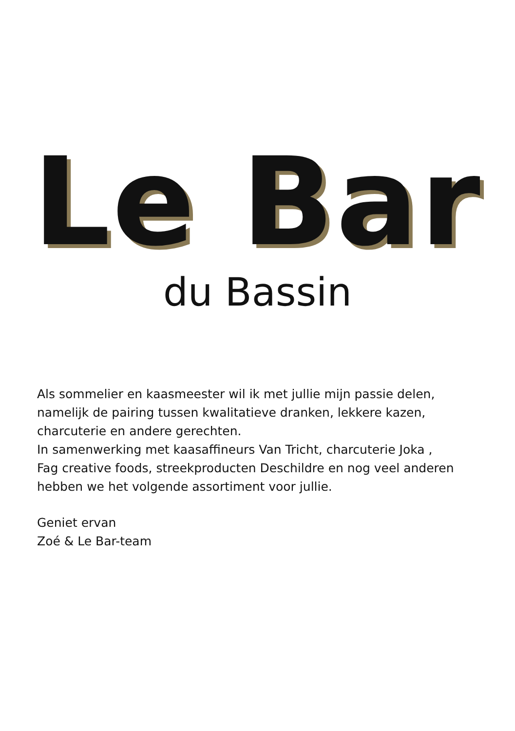Le Bar
du Bassin
Als sommelier en kaasmeester wil ik met jullie mijn passie delen,
namelijk de pairing tussen kwalitatieve dranken, lekkere kazen,
charcuterie en andere gerechten.
In samenwerking met kaasaffineurs Van Tricht, charcuterie Joka ,
Fag creative foods, streekproducten Deschildre en nog veel anderen
hebben we het volgende assortiment voor jullie.
Geniet ervan
Zoé & Le Bar-team